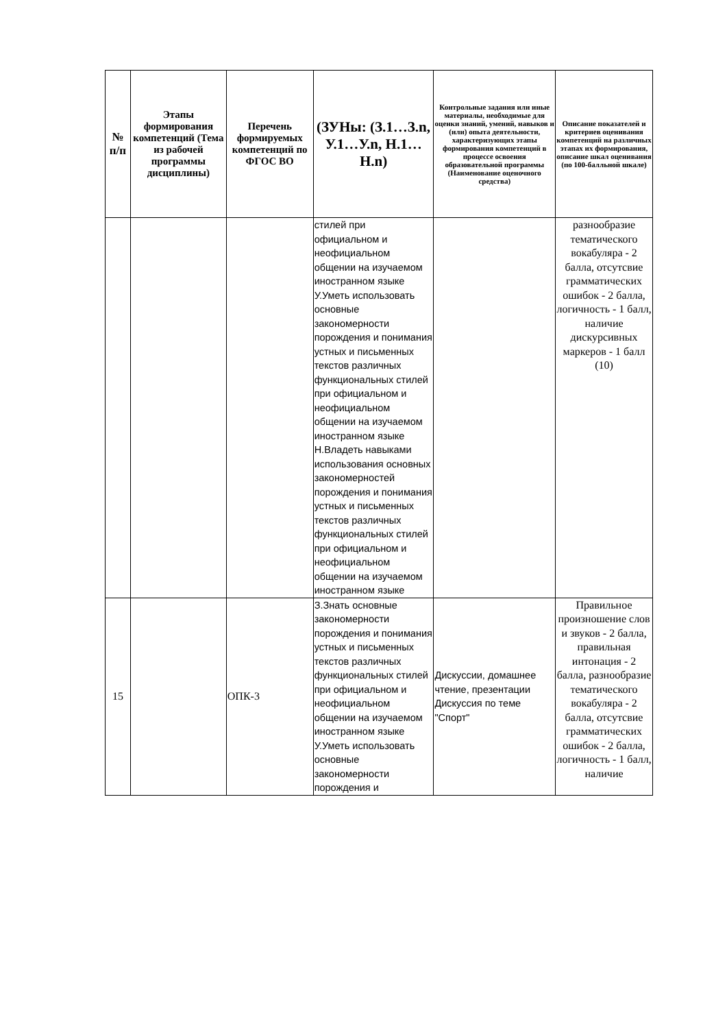| № п/п | Этапы формирования компетенций (Тема из рабочей программы дисциплины) | Перечень формируемых компетенций по ФГОС ВО | (ЗУНы: (З.1…З.n, У.1…У.n, Н.1…Н.n) | Контрольные задания или иные материалы, необходимые для оценки знаний, умений, навыков и (или) опыта деятельности, характеризующих этапы формирования компетенций в процессе освоения образовательной программы (Наименование оценочного средства) | Описание показателей и критериев оценивания компетенций на различных этапах их формирования, описание шкал оценивания (по 100-балльной шкале) |
| --- | --- | --- | --- | --- | --- |
| | | | стилей при официальном и неофициальном общении на изучаемом иностранном языке У.Уметь использовать основные закономерности порождения и понимания устных и письменных текстов различных функциональных стилей при официальном и неофициальном общении на изучаемом иностранном языке Н.Владеть навыками использования основных закономерностей порождения и понимания устных и письменных текстов различных функциональных стилей при официальном и неофициальном общении на изучаемом иностранном языке | | разнообразие тематического вокабуляра - 2 балла, отсутсвие грамматических ошибок - 2 балла, логичность - 1 балл, наличие дискурсивных маркеров - 1 балл (10) |
| 15 | | ОПК-3 | З.Знать основные закономерности порождения и понимания устных и письменных текстов различных функциональных стилей при официальном и неофициальном общении на изучаемом иностранном языке У.Уметь использовать основные закономерности порождения и | Дискуссии, домашнее чтение, презентации Дискуссия по теме "Спорт" | Правильное произношение слов и звуков - 2 балла, правильная интонация - 2 балла, разнообразие тематического вокабуляра - 2 балла, отсутсвие грамматических ошибок - 2 балла, логичность - 1 балл, наличие |